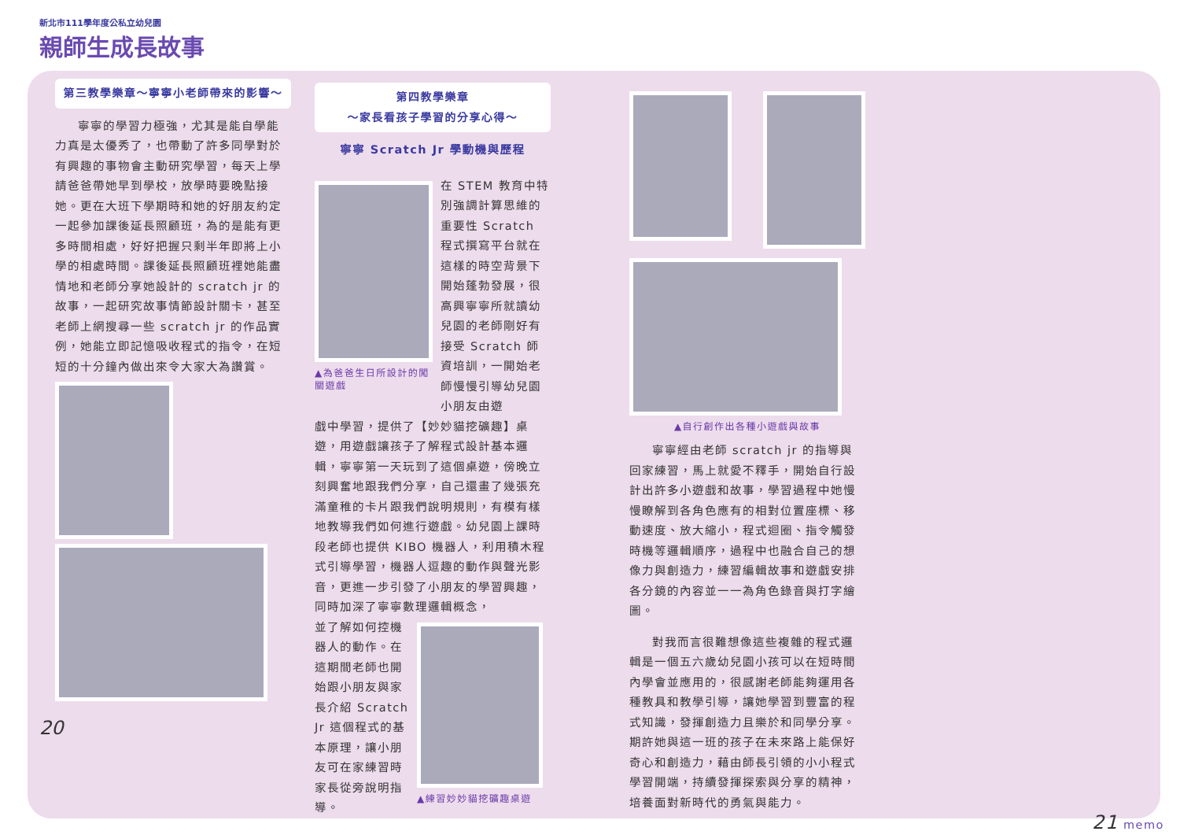新北市111學年度公私立幼兒園
親師生成長故事
第三教學樂章～寧寧小老師帶來的影響～
寧寧的學習力極強，尤其是能自學能力真是太優秀了，也帶動了許多同學對於有興趣的事物會主動研究學習，每天上學請爸爸帶她早到學校，放學時要晚點接她。更在大班下學期時和她的好朋友約定一起參加課後延長照顧班，為的是能有更多時間相處，好好把握只剩半年即將上小學的相處時間。課後延長照顧班裡她能盡情地和老師分享她設計的 scratch jr 的故事，一起研究故事情節設計關卡，甚至老師上網搜尋一些 scratch jr 的作品實例，她能立即記憶吸收程式的指令，在短短的十分鐘內做出來令大家大為讚賞。
20
第四教學樂章
～家長看孩子學習的分享心得～
寧寧 Scratch Jr 學動機與歷程
▲為爸爸生日所設計的闖關遊戲
在 STEM 教育中特別強調計算思維的重要性 Scratch 程式撰寫平台就在這樣的時空背景下開始蓬勃發展，很高興寧寧所就讀幼兒園的老師剛好有接受 Scratch 師資培訓，一開始老師慢慢引導幼兒園小朋友由遊
戲中學習，提供了【妙妙貓挖礦趣】桌遊，用遊戲讓孩子了解程式設計基本邏輯，寧寧第一天玩到了這個桌遊，傍晚立刻興奮地跟我們分享，自己還畫了幾張充滿童稚的卡片跟我們說明規則，有模有樣地教導我們如何進行遊戲。幼兒園上課時段老師也提供 KIBO 機器人，利用積木程式引導學習，機器人逗趣的動作與聲光影音，更進一步引發了小朋友的學習興趣，同時加深了寧寧數理邏輯概念，
並了解如何控機器人的動作。在這期間老師也開始跟小朋友與家長介紹 Scratch Jr 這個程式的基本原理，讓小朋友可在家練習時家長從旁說明指導。
▲練習妙妙貓挖礦趣桌遊
▲自行創作出各種小遊戲與故事
寧寧經由老師 scratch jr 的指導與回家練習，馬上就愛不釋手，開始自行設計出許多小遊戲和故事，學習過程中她慢慢瞭解到各角色應有的相對位置座標、移動速度、放大縮小，程式迴圈、指令觸發時機等邏輯順序，過程中也融合自己的想像力與創造力，練習編輯故事和遊戲安排各分鏡的內容並一一為角色錄音與打字繪圖。
對我而言很難想像這些複雜的程式邏輯是一個五六歲幼兒園小孩可以在短時間內學會並應用的，很感謝老師能夠運用各種教具和教學引導，讓她學習到豐富的程式知識，發揮創造力且樂於和同學分享。期許她與這一班的孩子在未來路上能保好奇心和創造力，藉由師長引領的小小程式學習開端，持續發揮探索與分享的精神，培養面對新時代的勇氣與能力。
21 memo